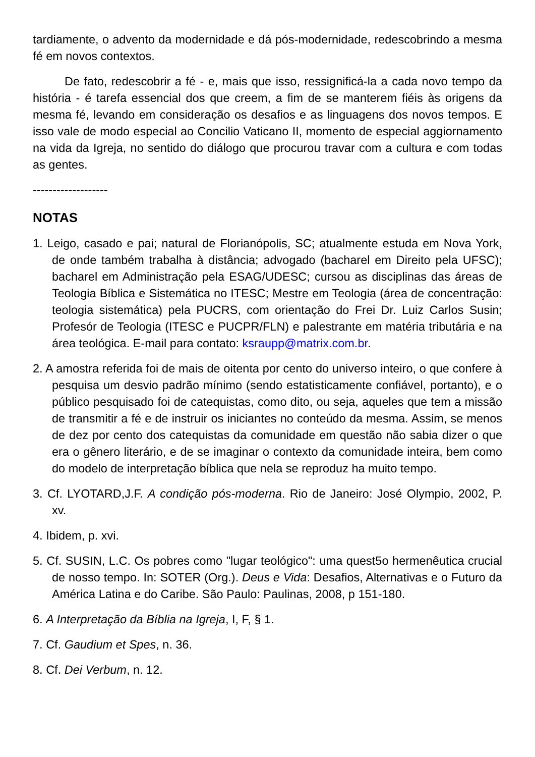tardiamente, o advento da modernidade e dá pós-modernidade, redescobrindo a mesma fé em novos contextos.
De fato, redescobrir a fé - e, mais que isso, ressignificá-la a cada novo tempo da história - é tarefa essencial dos que creem, a fim de se manterem fiéis às origens da mesma fé, levando em consideração os desafios e as linguagens dos novos tempos. E isso vale de modo especial ao Concilio Vaticano II, momento de especial aggiornamento na vida da Igreja, no sentido do diálogo que procurou travar com a cultura e com todas as gentes.
-------------------
NOTAS
1. Leigo, casado e pai; natural de Florianópolis, SC; atualmente estuda em Nova York, de onde também trabalha à distância; advogado (bacharel em Direito pela UFSC); bacharel em Administração pela ESAG/UDESC; cursou as disciplinas das áreas de Teologia Bíblica e Sistemática no ITESC; Mestre em Teologia (área de concentração: teologia sistemática) pela PUCRS, com orientação do Frei Dr. Luiz Carlos Susin; Profesór de Teologia (ITESC e PUCPR/FLN) e palestrante em matéria tributária e na área teológica. E-mail para contato: ksraupp@matrix.com.br.
2. A amostra referida foi de mais de oitenta por cento do universo inteiro, o que confere à pesquisa um desvio padrão mínimo (sendo estatisticamente confiável, portanto), e o público pesquisado foi de catequistas, como dito, ou seja, aqueles que tem a missão de transmitir a fé e de instruir os iniciantes no conteúdo da mesma. Assim, se menos de dez por cento dos catequistas da comunidade em questão não sabia dizer o que era o gênero literário, e de se imaginar o contexto da comunidade inteira, bem como do modelo de interpretação bíblica que nela se reproduz ha muito tempo.
3. Cf. LYOTARD,J.F. A condição pós-moderna. Rio de Janeiro: José Olympio, 2002, P. xv.
4. Ibidem, p. xvi.
5. Cf. SUSIN, L.C. Os pobres como "lugar teológico": uma quest5o hermenêutica crucial de nosso tempo. In: SOTER (Org.). Deus e Vida: Desafios, Alternativas e o Futuro da América Latina e do Caribe. São Paulo: Paulinas, 2008, p 151-180.
6. A Interpretação da Bíblia na Igreja, I, F, § 1.
7. Cf. Gaudium et Spes, n. 36.
8. Cf. Dei Verbum, n. 12.